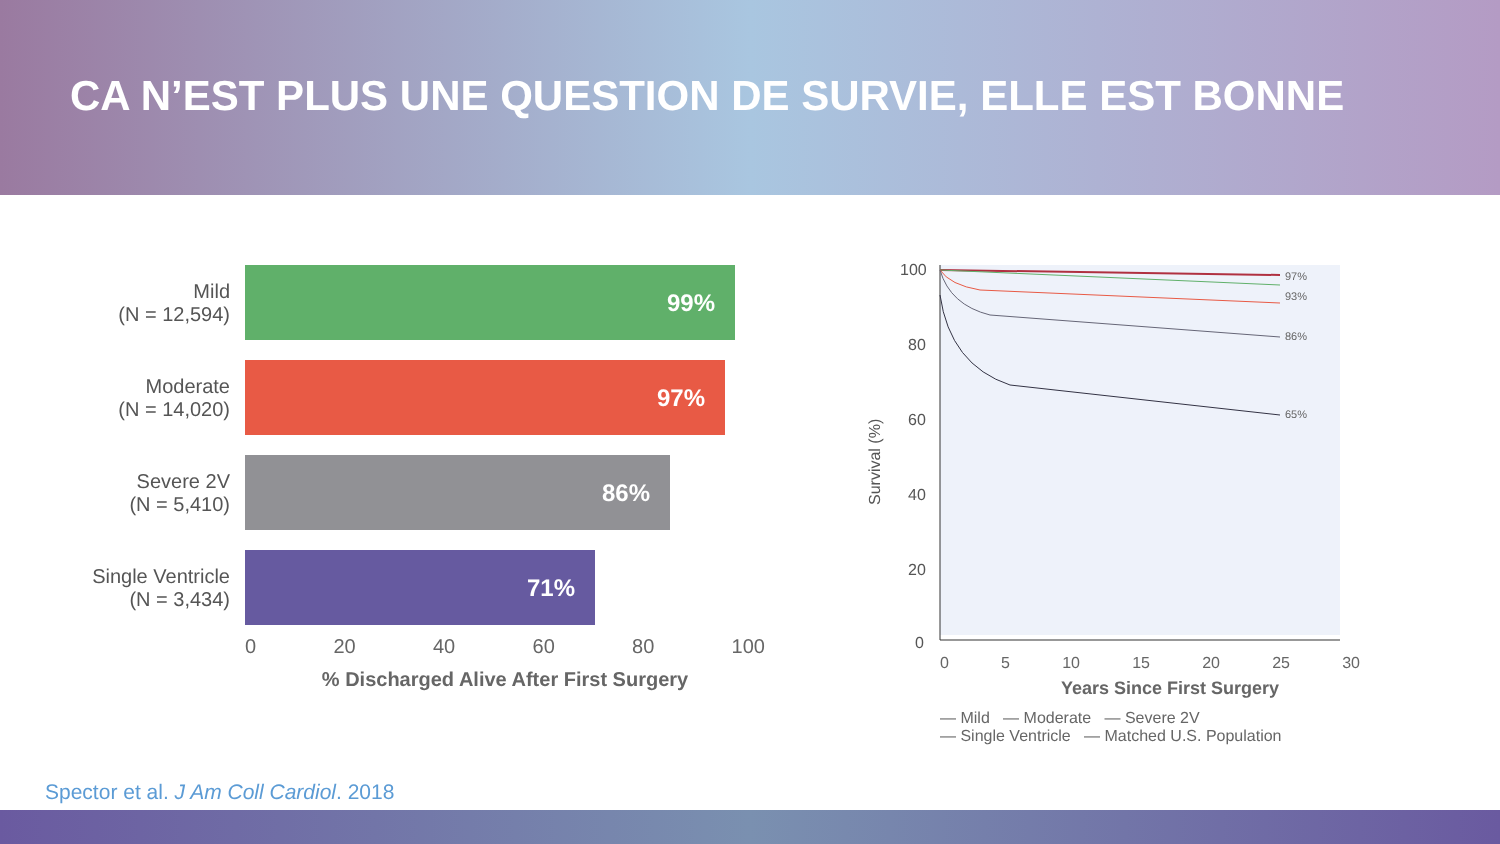CA N’EST PLUS UNE QUESTION DE SURVIE, ELLE EST BONNE
Mild
(N = 12,594)
99%
Moderate
(N = 14,020)
97%
Severe 2V
(N = 5,410)
86%
Single Ventricle
(N = 3,434)
71%
0 20 40 60 80 100
% Discharged Alive After First Surgery
Survival (%)
100
80
60
40
20
0
97%
93%
86%
65%
0 5 10 15 20 25 30
Years Since First Surgery
— Mild — Moderate — Severe 2V
— Single Ventricle — Matched U.S. Population
Spector et al. J Am Coll Cardiol. 2018